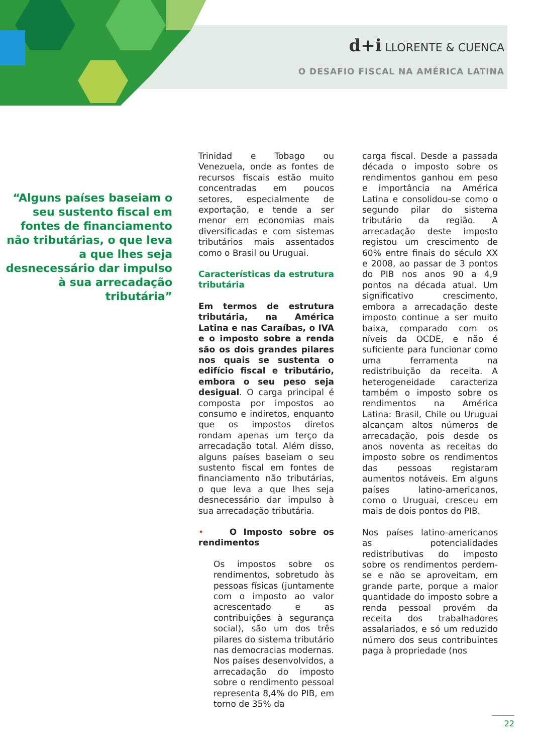d+i LLORENTE & CUENCA
O DESAFIO FISCAL NA AMÉRICA LATINA
“Alguns países baseiam o seu sustento fiscal em fontes de financiamento não tributárias, o que leva a que lhes seja desnecessário dar impulso à sua arrecadação tributária”
Trinidad e Tobago ou Venezuela, onde as fontes de recursos fiscais estão muito concentradas em poucos setores, especialmente de exportação, e tende a ser menor em economias mais diversificadas e com sistemas tributários mais assentados como o Brasil ou Uruguai.
Características da estrutura tributária
Em termos de estrutura tributária, na América Latina e nas Caraíbas, o IVA e o imposto sobre a renda são os dois grandes pilares nos quais se sustenta o edifício fiscal e tributário, embora o seu peso seja desigual. O carga principal é composta por impostos ao consumo e indiretos, enquanto que os impostos diretos rondam apenas um terço da arrecadação total. Além disso, alguns países baseiam o seu sustento fiscal em fontes de financiamento não tributárias, o que leva a que lhes seja desnecessário dar impulso à sua arrecadação tributária.
• O Imposto sobre os rendimentos
Os impostos sobre os rendimentos, sobretudo às pessoas físicas (juntamente com o imposto ao valor acrescentado e as contribuições à segurança social), são um dos três pilares do sistema tributário nas democracias modernas. Nos países desenvolvidos, a arrecadação do imposto sobre o rendimento pessoal representa 8,4% do PIB, em torno de 35% da
carga fiscal. Desde a passada década o imposto sobre os rendimentos ganhou em peso e importância na América Latina e consolidou-se como o segundo pilar do sistema tributário da região. A arrecadação deste imposto registou um crescimento de 60% entre finais do século XX e 2008, ao passar de 3 pontos do PIB nos anos 90 a 4,9 pontos na década atual. Um significativo crescimento, embora a arrecadação deste imposto continue a ser muito baixa, comparado com os níveis da OCDE, e não é suficiente para funcionar como uma ferramenta na redistribuição da receita. A heterogeneidade caracteriza também o imposto sobre os rendimentos na América Latina: Brasil, Chile ou Uruguai alcançam altos números de arrecadação, pois desde os anos noventa as receitas do imposto sobre os rendimentos das pessoas registaram aumentos notáveis. Em alguns países latino-americanos, como o Uruguai, cresceu em mais de dois pontos do PIB.
Nos países latino-americanos as potencialidades redistributivas do imposto sobre os rendimentos perdem-se e não se aproveitam, em grande parte, porque a maior quantidade do imposto sobre a renda pessoal provém da receita dos trabalhadores assalariados, e só um reduzido número dos seus contribuintes paga à propriedade (nos
22